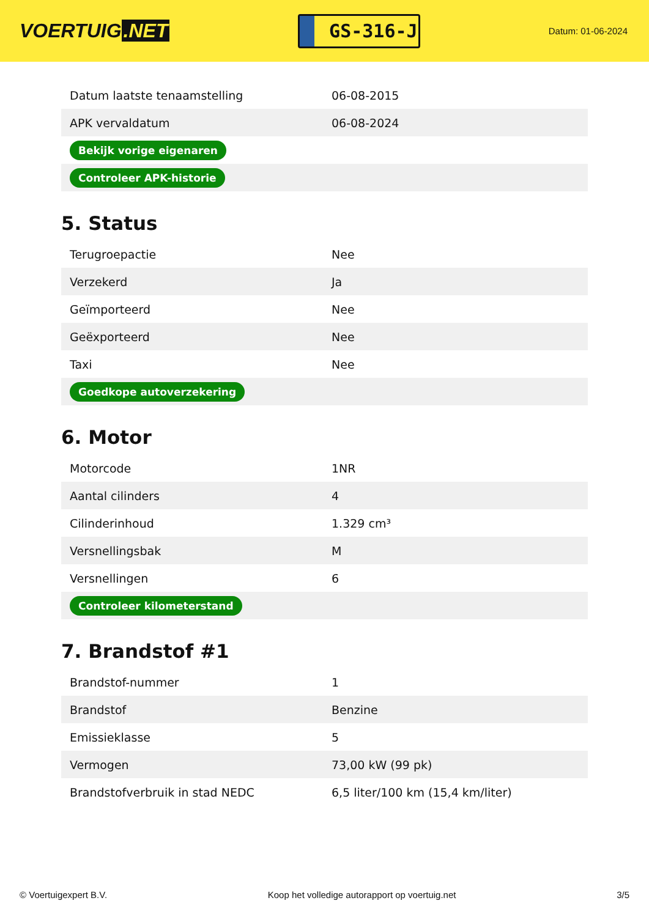VOERTUIG.NET
GS-316-J
Datum: 01-06-2024
| Datum laatste tenaamstelling | 06-08-2015 |
| APK vervaldatum | 06-08-2024 |
| Bekijk vorige eigenaren | |
| Controleer APK-historie | |
5. Status
| Terugroepactie | Nee |
| Verzekerd | Ja |
| Geïmporteerd | Nee |
| Geëxporteerd | Nee |
| Taxi | Nee |
| Goedkope autoverzekering | |
6. Motor
| Motorcode | 1NR |
| Aantal cilinders | 4 |
| Cilinderinhoud | 1.329 cm³ |
| Versnellingsbak | M |
| Versnellingen | 6 |
| Controleer kilometerstand | |
7. Brandstof #1
| Brandstof-nummer | 1 |
| Brandstof | Benzine |
| Emissieklasse | 5 |
| Vermogen | 73,00 kW (99 pk) |
| Brandstofverbruik in stad NEDC | 6,5 liter/100 km (15,4 km/liter) |
© Voertuigexpert B.V. Koop het volledige autorapport op voertuig.net 3/5